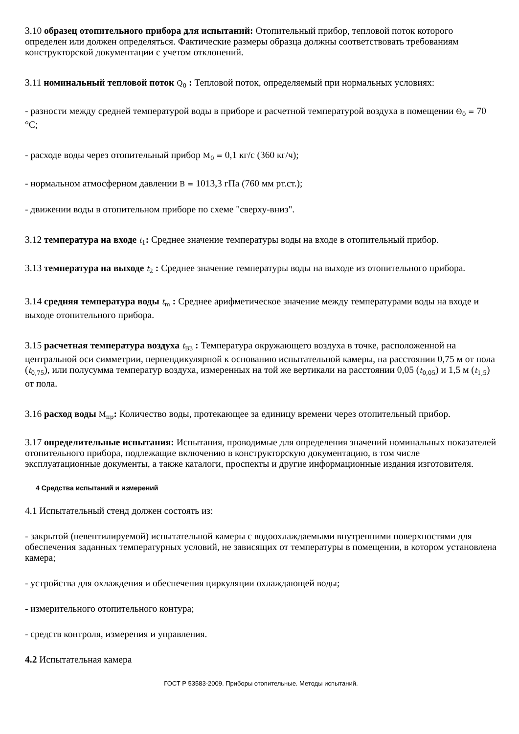3.10 образец отопительного прибора для испытаний: Отопительный прибор, тепловой поток которого определен или должен определяться. Фактические размеры образца должны соответствовать требованиям конструкторской документации с учетом отклонений.
3.11 номинальный тепловой поток Q<sub>0</sub> : Тепловой поток, определяемый при нормальных условиях:
- разности между средней температурой воды в приборе и расчетной температурой воздуха в помещении Θ<sub>0</sub> = 70 °С;
- расходе воды через отопительный прибор M<sub>0</sub> = 0,1 кг/с (360 кг/ч);
- нормальном атмосферном давлении B = 1013,3 гПа (760 мм рт.ст.);
- движении воды в отопительном приборе по схеме "сверху-вниз".
3.12 температура на входе t<sub>1</sub>: Среднее значение температуры воды на входе в отопительный прибор.
3.13 температура на выходе t<sub>2</sub> : Среднее значение температуры воды на выходе из отопительного прибора.
3.14 средняя температура воды t<sub>m</sub> : Среднее арифметическое значение между температурами воды на входе и выходе отопительного прибора.
3.15 расчетная температура воздуха t<sub>ВЗ</sub> : Температура окружающего воздуха в точке, расположенной на центральной оси симметрии, перпендикулярной к основанию испытательной камеры, на расстоянии 0,75 м от пола (t<sub>0,75</sub>), или полусумма температур воздуха, измеренных на той же вертикали на расстоянии 0,05 (t<sub>0,05</sub>) и 1,5 м (t<sub>1,5</sub>) от пола.
3.16 расход воды M<sub>пр</sub>: Количество воды, протекающее за единицу времени через отопительный прибор.
3.17 определительные испытания: Испытания, проводимые для определения значений номинальных показателей отопительного прибора, подлежащие включению в конструкторскую документацию, в том числе эксплуатационные документы, а также каталоги, проспекты и другие информационные издания изготовителя.
4 Средства испытаний и измерений
4.1 Испытательный стенд должен состоять из:
- закрытой (невентилируемой) испытательной камеры с водоохлаждаемыми внутренними поверхностями для обеспечения заданных температурных условий, не зависящих от температуры в помещении, в котором установлена камера;
- устройства для охлаждения и обеспечения циркуляции охлаждающей воды;
- измерительного отопительного контура;
- средств контроля, измерения и управления.
4.2 Испытательная камера
ГОСТ Р 53583-2009. Приборы отопительные. Методы испытаний.